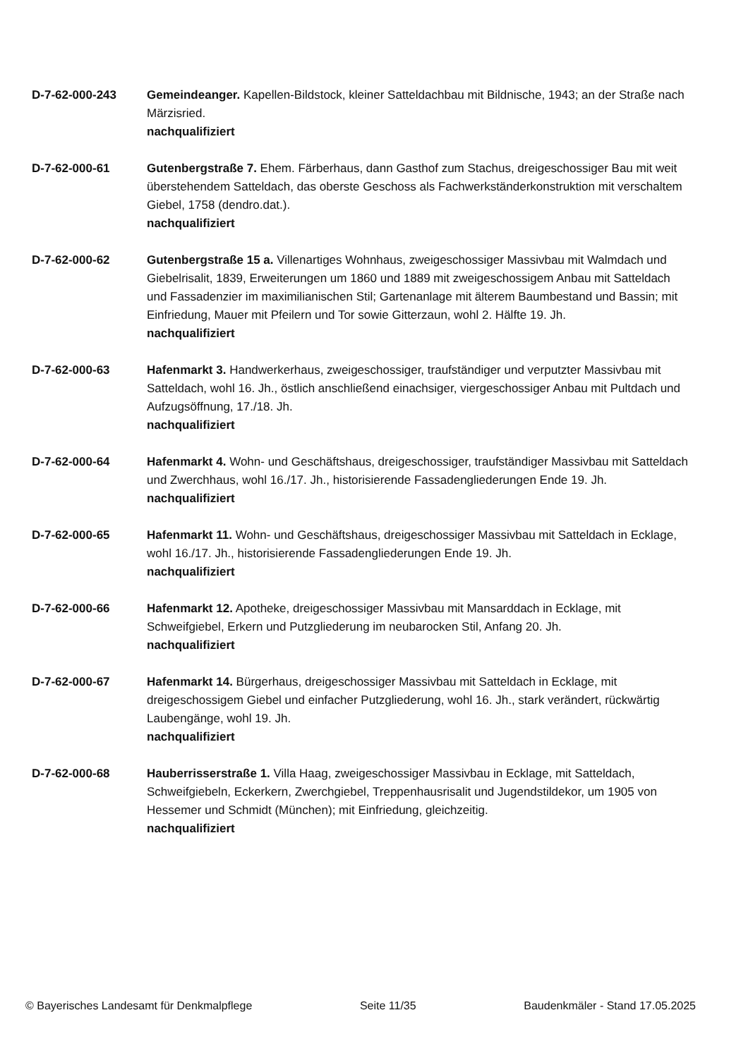D-7-62-000-243 Gemeindeanger. Kapellen-Bildstock, kleiner Satteldachbau mit Bildnische, 1943; an der Straße nach Märzisried.
nachqualifiziert
D-7-62-000-61 Gutenbergstraße 7. Ehem. Färberhaus, dann Gasthof zum Stachus, dreigeschossiger Bau mit weit überstehendem Satteldach, das oberste Geschoss als Fachwerkständerkonstruktion mit verschaltem Giebel, 1758 (dendro.dat.).
nachqualifiziert
D-7-62-000-62 Gutenbergstraße 15 a. Villenartiges Wohnhaus, zweigeschossiger Massivbau mit Walmdach und Giebelrisalit, 1839, Erweiterungen um 1860 und 1889 mit zweigeschossigem Anbau mit Satteldach und Fassadenzier im maximilianischen Stil; Gartenanlage mit älterem Baumbestand und Bassin; mit Einfriedung, Mauer mit Pfeilern und Tor sowie Gitterzaun, wohl 2. Hälfte 19. Jh.
nachqualifiziert
D-7-62-000-63 Hafenmarkt 3. Handwerkerhaus, zweigeschossiger, traufständiger und verputzter Massivbau mit Satteldach, wohl 16. Jh., östlich anschließend einachsiger, viergeschossiger Anbau mit Pultdach und Aufzugsöffnung, 17./18. Jh.
nachqualifiziert
D-7-62-000-64 Hafenmarkt 4. Wohn- und Geschäftshaus, dreigeschossiger, traufständiger Massivbau mit Satteldach und Zwerchhaus, wohl 16./17. Jh., historisierende Fassadengliederungen Ende 19. Jh.
nachqualifiziert
D-7-62-000-65 Hafenmarkt 11. Wohn- und Geschäftshaus, dreigeschossiger Massivbau mit Satteldach in Ecklage, wohl 16./17. Jh., historisierende Fassadengliederungen Ende 19. Jh.
nachqualifiziert
D-7-62-000-66 Hafenmarkt 12. Apotheke, dreigeschossiger Massivbau mit Mansarddach in Ecklage, mit Schweifgiebel, Erkern und Putzgliederung im neubarocken Stil, Anfang 20. Jh.
nachqualifiziert
D-7-62-000-67 Hafenmarkt 14. Bürgerhaus, dreigeschossiger Massivbau mit Satteldach in Ecklage, mit dreigeschossigem Giebel und einfacher Putzgliederung, wohl 16. Jh., stark verändert, rückwärtig Laubengänge, wohl 19. Jh.
nachqualifiziert
D-7-62-000-68 Hauberrisserstraße 1. Villa Haag, zweigeschossiger Massivbau in Ecklage, mit Satteldach, Schweifgiebeln, Eckerkern, Zwerchgiebel, Treppenhausrisalit und Jugendstildekor, um 1905 von Hessemer und Schmidt (München); mit Einfriedung, gleichzeitig.
nachqualifiziert
© Bayerisches Landesamt für Denkmalpflege Seite 11/35 Baudenkmäler - Stand 17.05.2025